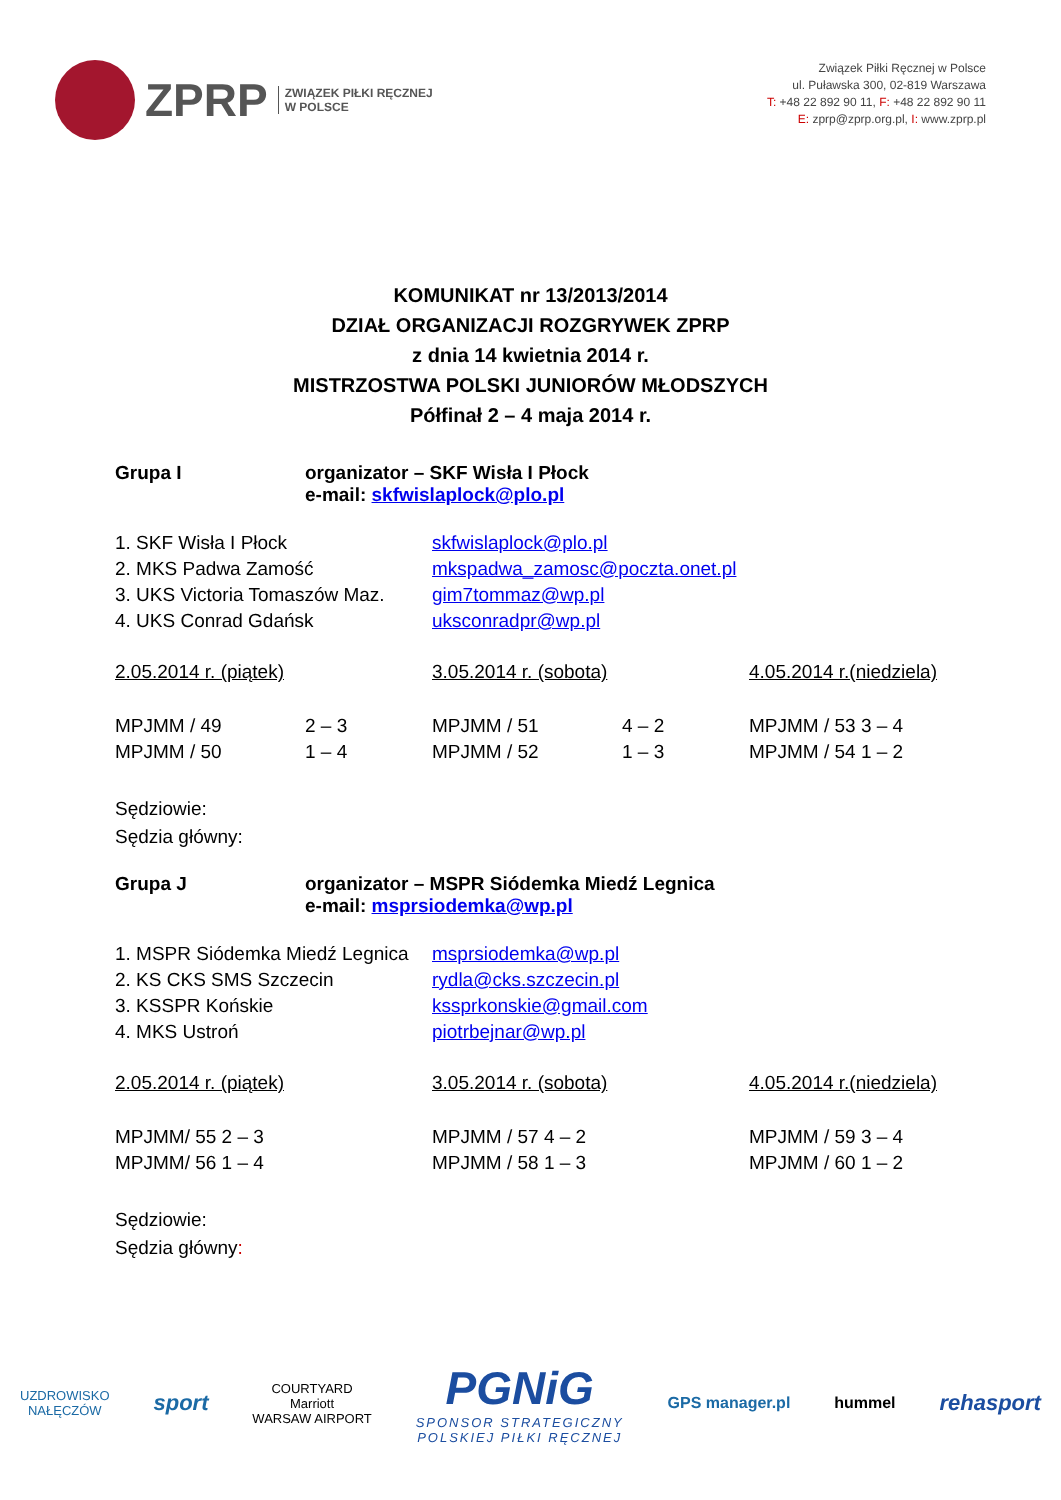ZPRP
ZWIĄZEK PIŁKI RĘCZNEJ
W POLSCE
Związek Piłki Ręcznej w Polsce
ul. Puławska 300, 02-819 Warszawa
T: +48 22 892 90 11, F: +48 22 892 90 11
E: zprp@zprp.org.pl, I: www.zprp.pl
KOMUNIKAT nr 13/2013/2014
DZIAŁ ORGANIZACJI ROZGRYWEK ZPRP
z dnia 14 kwietnia 2014 r.
MISTRZOSTWA POLSKI JUNIORÓW MŁODSZYCH
Półfinał 2 – 4 maja 2014 r.
| Grupa I | organizator – SKF Wisła I Płock e-mail: skfwislaplock@plo.pl |
| 1. SKF Wisła I Płock | skfwislaplock@plo.pl |
| 2. MKS Padwa Zamość | mkspadwa_zamosc@poczta.onet.pl |
| 3. UKS Victoria Tomaszów Maz. | gim7tommaz@wp.pl |
| 4. UKS Conrad Gdańsk | uksconradpr@wp.pl |
| 2.05.2014 r. (piątek) | | 3.05.2014 r. (sobota) | | 4.05.2014 r.(niedziela) |
| MPJMM / 49 | 2 – 3 | MPJMM / 51 | 4 – 2 | MPJMM / 53 3 – 4 |
| MPJMM / 50 | 1 – 4 | MPJMM / 52 | 1 – 3 | MPJMM / 54 1 – 2 |
Sędziowie:
Sędzia główny:
| Grupa J | organizator – MSPR Siódemka Miedź Legnica e-mail: msprsiodemka@wp.pl |
| 1. MSPR Siódemka Miedź Legnica | msprsiodemka@wp.pl |
| 2. KS CKS SMS Szczecin | rydla@cks.szczecin.pl |
| 3. KSSPR Końskie | kssprkonskie@gmail.com |
| 4. MKS Ustroń | piotrbejnar@wp.pl |
| 2.05.2014 r. (piątek) | 3.05.2014 r. (sobota) | 4.05.2014 r.(niedziela) |
| MPJMM/ 55 2 – 3 | MPJMM / 57 4 – 2 | MPJMM / 59 3 – 4 |
| MPJMM/ 56 1 – 4 | MPJMM / 58 1 – 3 | MPJMM / 60 1 – 2 |
Sędziowie:
Sędzia główny:
UZDROWISKO
NAŁĘCZÓW
sport
COURTYARD
Marriott
WARSAW AIRPORT
PGNiG
SPONSOR STRATEGICZNY
POLSKIEJ PIŁKI RĘCZNEJ
GPS manager.pl hummel
rehasport